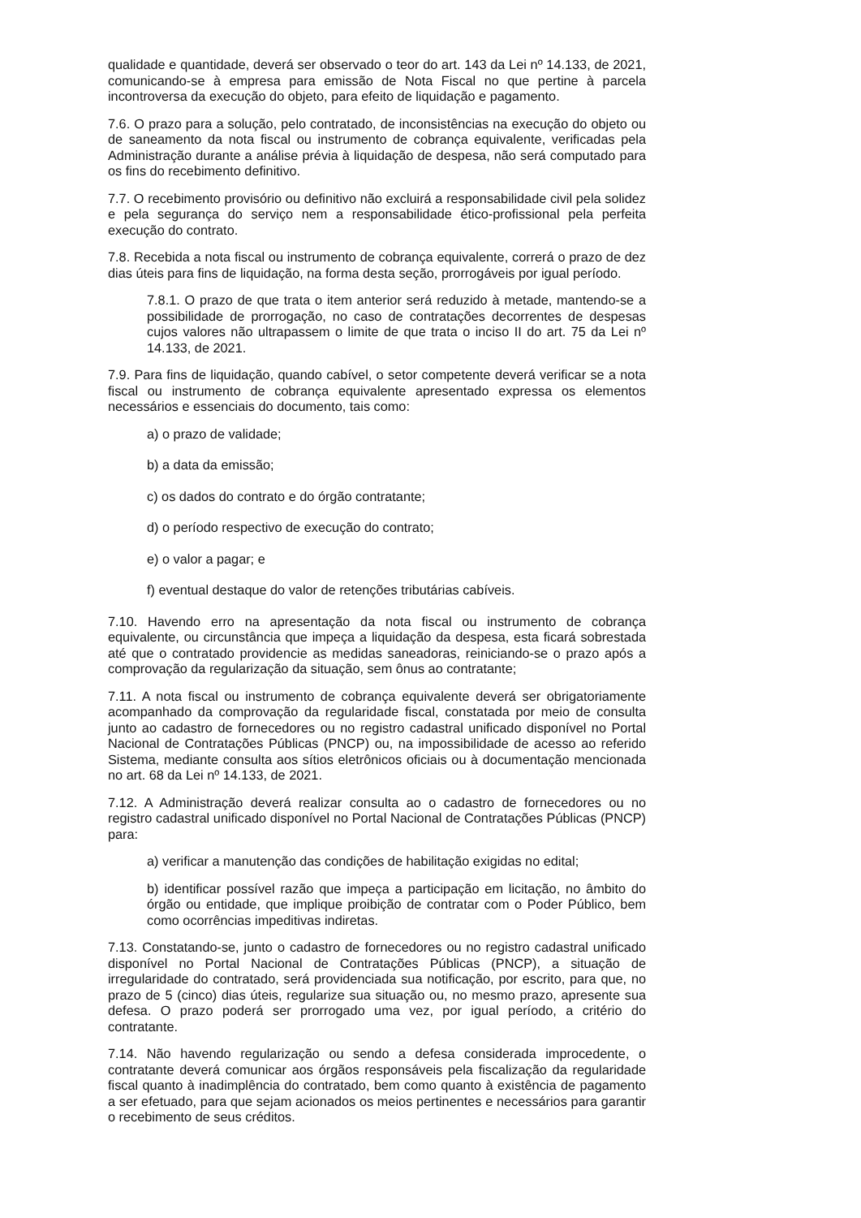qualidade e quantidade, deverá ser observado o teor do art. 143 da Lei nº 14.133, de 2021, comunicando-se à empresa para emissão de Nota Fiscal no que pertine à parcela incontroversa da execução do objeto, para efeito de liquidação e pagamento.
7.6. O prazo para a solução, pelo contratado, de inconsistências na execução do objeto ou de saneamento da nota fiscal ou instrumento de cobrança equivalente, verificadas pela Administração durante a análise prévia à liquidação de despesa, não será computado para os fins do recebimento definitivo.
7.7. O recebimento provisório ou definitivo não excluirá a responsabilidade civil pela solidez e pela segurança do serviço nem a responsabilidade ético-profissional pela perfeita execução do contrato.
7.8. Recebida a nota fiscal ou instrumento de cobrança equivalente, correrá o prazo de dez dias úteis para fins de liquidação, na forma desta seção, prorrogáveis por igual período.
7.8.1. O prazo de que trata o item anterior será reduzido à metade, mantendo-se a possibilidade de prorrogação, no caso de contratações decorrentes de despesas cujos valores não ultrapassem o limite de que trata o inciso II do art. 75 da Lei nº 14.133, de 2021.
7.9. Para fins de liquidação, quando cabível, o setor competente deverá verificar se a nota fiscal ou instrumento de cobrança equivalente apresentado expressa os elementos necessários e essenciais do documento, tais como:
a) o prazo de validade;
b) a data da emissão;
c) os dados do contrato e do órgão contratante;
d) o período respectivo de execução do contrato;
e) o valor a pagar; e
f) eventual destaque do valor de retenções tributárias cabíveis.
7.10. Havendo erro na apresentação da nota fiscal ou instrumento de cobrança equivalente, ou circunstância que impeça a liquidação da despesa, esta ficará sobrestada até que o contratado providencie as medidas saneadoras, reiniciando-se o prazo após a comprovação da regularização da situação, sem ônus ao contratante;
7.11. A nota fiscal ou instrumento de cobrança equivalente deverá ser obrigatoriamente acompanhado da comprovação da regularidade fiscal, constatada por meio de consulta junto ao cadastro de fornecedores ou no registro cadastral unificado disponível no Portal Nacional de Contratações Públicas (PNCP) ou, na impossibilidade de acesso ao referido Sistema, mediante consulta aos sítios eletrônicos oficiais ou à documentação mencionada no art. 68 da Lei nº 14.133, de 2021.
7.12. A Administração deverá realizar consulta ao o cadastro de fornecedores ou no registro cadastral unificado disponível no Portal Nacional de Contratações Públicas (PNCP) para:
a) verificar a manutenção das condições de habilitação exigidas no edital;
b) identificar possível razão que impeça a participação em licitação, no âmbito do órgão ou entidade, que implique proibição de contratar com o Poder Público, bem como ocorrências impeditivas indiretas.
7.13. Constatando-se, junto o cadastro de fornecedores ou no registro cadastral unificado disponível no Portal Nacional de Contratações Públicas (PNCP), a situação de irregularidade do contratado, será providenciada sua notificação, por escrito, para que, no prazo de 5 (cinco) dias úteis, regularize sua situação ou, no mesmo prazo, apresente sua defesa. O prazo poderá ser prorrogado uma vez, por igual período, a critério do contratante.
7.14. Não havendo regularização ou sendo a defesa considerada improcedente, o contratante deverá comunicar aos órgãos responsáveis pela fiscalização da regularidade fiscal quanto à inadimplência do contratado, bem como quanto à existência de pagamento a ser efetuado, para que sejam acionados os meios pertinentes e necessários para garantir o recebimento de seus créditos.